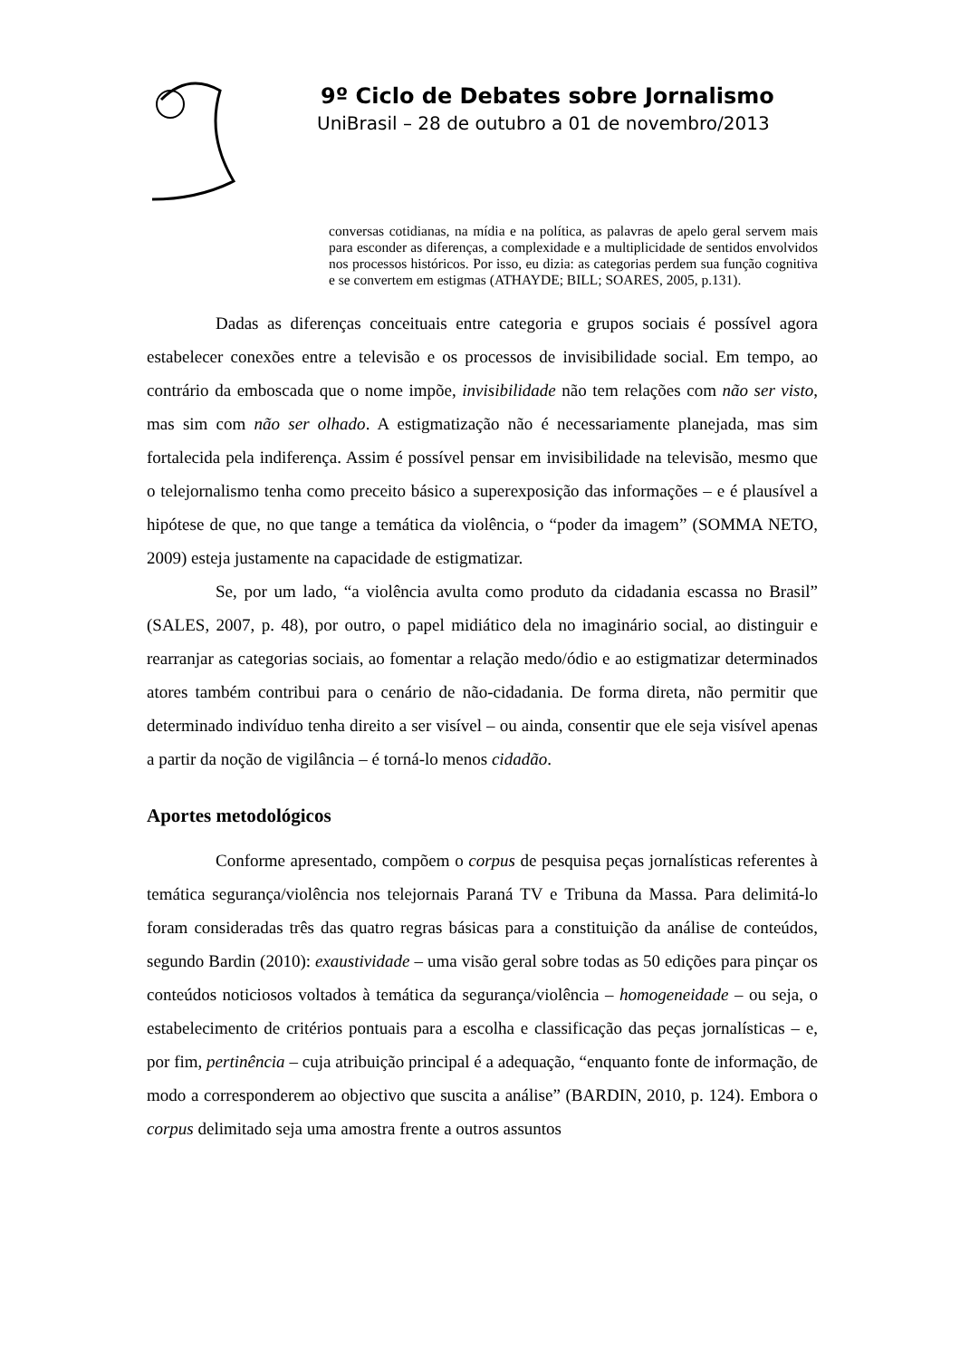9º Ciclo de Debates sobre Jornalismo
UniBrasil – 28 de outubro a 01 de novembro/2013
conversas cotidianas, na mídia e na política, as palavras de apelo geral servem mais para esconder as diferenças, a complexidade e a multiplicidade de sentidos envolvidos nos processos históricos. Por isso, eu dizia: as categorias perdem sua função cognitiva e se convertem em estigmas (ATHAYDE; BILL; SOARES, 2005, p.131).
Dadas as diferenças conceituais entre categoria e grupos sociais é possível agora estabelecer conexões entre a televisão e os processos de invisibilidade social. Em tempo, ao contrário da emboscada que o nome impõe, invisibilidade não tem relações com não ser visto, mas sim com não ser olhado. A estigmatização não é necessariamente planejada, mas sim fortalecida pela indiferença. Assim é possível pensar em invisibilidade na televisão, mesmo que o telejornalismo tenha como preceito básico a superexposição das informações – e é plausível a hipótese de que, no que tange a temática da violência, o “poder da imagem” (SOMMA NETO, 2009) esteja justamente na capacidade de estigmatizar.
Se, por um lado, “a violência avulta como produto da cidadania escassa no Brasil” (SALES, 2007, p. 48), por outro, o papel midiático dela no imaginário social, ao distinguir e rearranjar as categorias sociais, ao fomentar a relação medo/ódio e ao estigmatizar determinados atores também contribui para o cenário de não-cidadania. De forma direta, não permitir que determinado indivíduo tenha direito a ser visível – ou ainda, consentir que ele seja visível apenas a partir da noção de vigilância – é torná-lo menos cidadão.
Aportes metodológicos
Conforme apresentado, compõem o corpus de pesquisa peças jornalísticas referentes à temática segurança/violência nos telejornais Paraná TV e Tribuna da Massa. Para delimitá-lo foram consideradas três das quatro regras básicas para a constituição da análise de conteúdos, segundo Bardin (2010): exaustividade – uma visão geral sobre todas as 50 edições para pinçar os conteúdos noticiosos voltados à temática da segurança/violência – homogeneidade – ou seja, o estabelecimento de critérios pontuais para a escolha e classificação das peças jornalísticas – e, por fim, pertinência – cuja atribuição principal é a adequação, “enquanto fonte de informação, de modo a corresponderem ao objectivo que suscita a análise” (BARDIN, 2010, p. 124). Embora o corpus delimitado seja uma amostra frente a outros assuntos